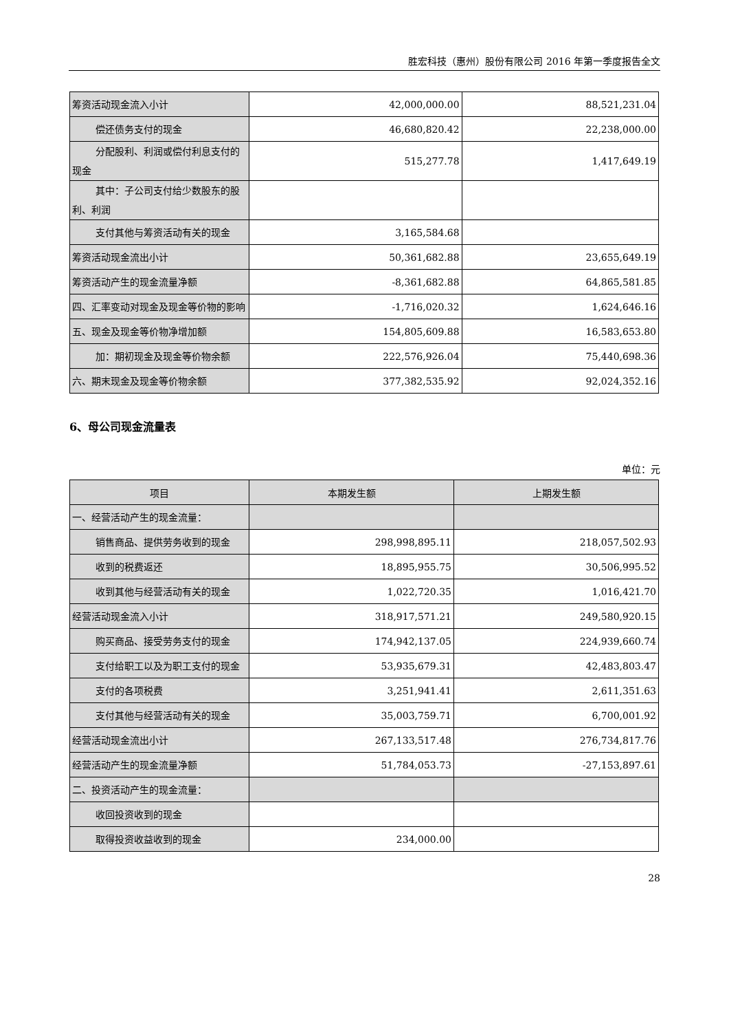胜宏科技（惠州）股份有限公司 2016 年第一季度报告全文
| 筹资活动现金流入小计 | 42,000,000.00 | 88,521,231.04 |
| 偿还债务支付的现金 | 46,680,820.42 | 22,238,000.00 |
| 分配股利、利润或偿付利息支付 的现金 | 515,277.78 | 1,417,649.19 |
| 其中：子公司支付给少数股东的 股利、利润 | | |
| 支付其他与筹资活动有关的现 金 | 3,165,584.68 | |
| 筹资活动现金流出小计 | 50,361,682.88 | 23,655,649.19 |
| 筹资活动产生的现金流量净额 | -8,361,682.88 | 64,865,581.85 |
| 四、汇率变动对现金及现金等价物的影响 | -1,716,020.32 | 1,624,646.16 |
| 五、现金及现金等价物净增加额 | 154,805,609.88 | 16,583,653.80 |
| 加：期初现金及现金等价物余额 | 222,576,926.04 | 75,440,698.36 |
| 六、期末现金及现金等价物余额 | 377,382,535.92 | 92,024,352.16 |
6、母公司现金流量表
单位：元
| 项目 | 本期发生额 | 上期发生额 |
| --- | --- | --- |
| 一、经营活动产生的现金流量： | | |
| 销售商品、提供劳务收到的现金 | 298,998,895.11 | 218,057,502.93 |
| 收到的税费返还 | 18,895,955.75 | 30,506,995.52 |
| 收到其他与经营活动有关的现 金 | 1,022,720.35 | 1,016,421.70 |
| 经营活动现金流入小计 | 318,917,571.21 | 249,580,920.15 |
| 购买商品、接受劳务支付的现金 | 174,942,137.05 | 224,939,660.74 |
| 支付给职工以及为职工支付的 现金 | 53,935,679.31 | 42,483,803.47 |
| 支付的各项税费 | 3,251,941.41 | 2,611,351.63 |
| 支付其他与经营活动有关的现 金 | 35,003,759.71 | 6,700,001.92 |
| 经营活动现金流出小计 | 267,133,517.48 | 276,734,817.76 |
| 经营活动产生的现金流量净额 | 51,784,053.73 | -27,153,897.61 |
| 二、投资活动产生的现金流量： | | |
| 收回投资收到的现金 | | |
| 取得投资收益收到的现金 | 234,000.00 | |
28